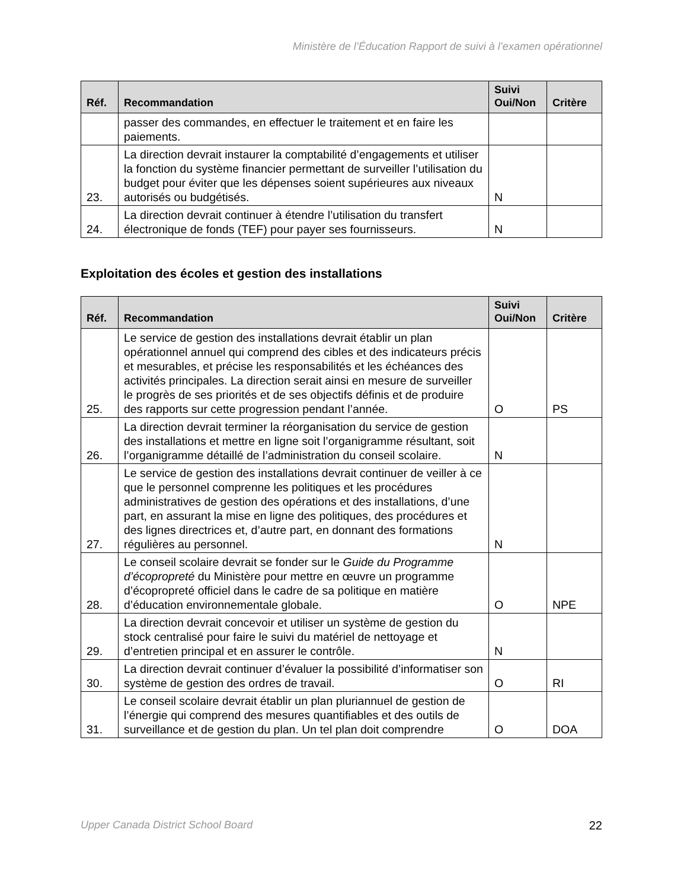Ministère de l’Éducation Rapport de suivi à l’examen opérationnel
| Réf. | Recommandation | Suivi Oui/Non | Critère |
| --- | --- | --- | --- |
| | passer des commandes, en effectuer le traitement et en faire les paiements. | | |
| 23. | La direction devrait instaurer la comptabilité d’engagements et utiliser la fonction du système financier permettant de surveiller l’utilisation du budget pour éviter que les dépenses soient supérieures aux niveaux autorisés ou budgétisés. | N | |
| 24. | La direction devrait continuer à étendre l’utilisation du transfert électronique de fonds (TEF) pour payer ses fournisseurs. | N | |
Exploitation des écoles et gestion des installations
| Réf. | Recommandation | Suivi Oui/Non | Critère |
| --- | --- | --- | --- |
| 25. | Le service de gestion des installations devrait établir un plan opérationnel annuel qui comprend des cibles et des indicateurs précis et mesurables, et précise les responsabilités et les échéances des activités principales. La direction serait ainsi en mesure de surveiller le progrès de ses priorités et de ses objectifs définis et de produire des rapports sur cette progression pendant l’année. | O | PS |
| 26. | La direction devrait terminer la réorganisation du service de gestion des installations et mettre en ligne soit l’organigramme résultant, soit l’organigramme détaillé de l’administration du conseil scolaire. | N | |
| 27. | Le service de gestion des installations devrait continuer de veiller à ce que le personnel comprenne les politiques et les procédures administratives de gestion des opérations et des installations, d’une part, en assurant la mise en ligne des politiques, des procédures et des lignes directrices et, d’autre part, en donnant des formations régulières au personnel. | N | |
| 28. | Le conseil scolaire devrait se fonder sur le Guide du Programme d’écopropreté du Ministère pour mettre en œuvre un programme d’écopropreté officiel dans le cadre de sa politique en matière d’éducation environnementale globale. | O | NPE |
| 29. | La direction devrait concevoir et utiliser un système de gestion du stock centralisé pour faire le suivi du matériel de nettoyage et d’entretien principal et en assurer le contrôle. | N | |
| 30. | La direction devrait continuer d’évaluer la possibilité d’informatiser son système de gestion des ordres de travail. | O | RI |
| 31. | Le conseil scolaire devrait établir un plan pluriannuel de gestion de l’énergie qui comprend des mesures quantifiables et des outils de surveillance et de gestion du plan. Un tel plan doit comprendre | O | DOA |
Upper Canada District School Board 22